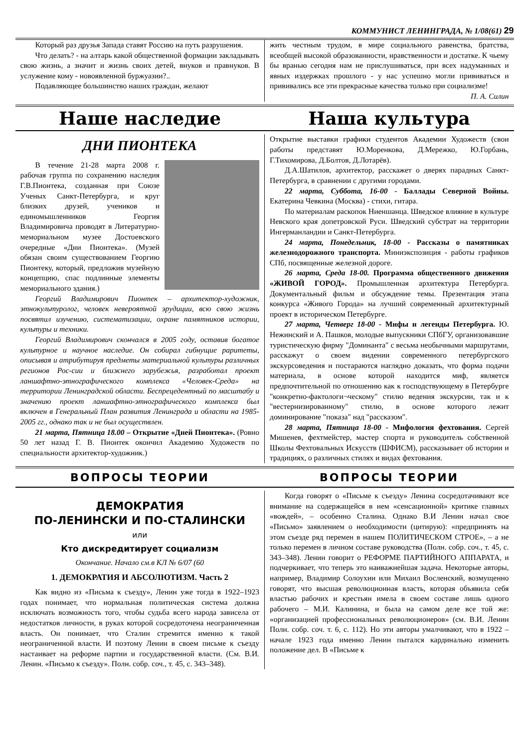КОММУНИСТ ЛЕНИНГРАДА, № 1/08(61) 29
Который раз друзья Запада ставят Россию на путь разрушения.
Что делать? - на алтарь какой общественной формации закладывать свою жизнь, а значит и жизнь своих детей, внуков и правнуков. В услужение кому - новоявленной буржуазии?..
Подавляющее большинство наших граждан, желают
жить честным трудом, в мире социального равенства, братства, всеобщей высокой образованности, нравственности и достатке. К чьему бы вранью сегодня нам не прислушиваться, при всех надуманных и явных издержках прошлого - у нас успешно могли прививаться и прививались все эти прекрасные качества только при социализме!
П. А. Силин
Наше наследие Наша культура
ДНИ ПИОНТЕКА
В течение 21-28 марта 2008 г. рабочая группа по сохранению наследия Г.В.Пионтека, созданная при Союзе Ученых Санкт-Петербурга, и круг близких друзей, учеников и единомышленников Георгия Владимировича проводят в Литературно-мемориальном музее Достоевского очередные «Дни Пионтека». (Музей обязан своим существованием Георгию Пионтеку, который, предложив музейную концепцию, спас подлинные элементы мемориального здания.)
Георгий Владимирович Пионтек – архитектор-художник, этнокультуролог, человек невероятной эрудиции, всю свою жизнь посвятил изучению, систематизации, охране памятников истории, культуры и техники.
Георгий Владимирович скончался в 2005 году, оставив богатое культурное и научное наследие. Он собирал гибнущие раритеты, описывая и атрибутируя предметы материальной культуры различных регионов Рос-сии и ближнего зарубежья, разработал проект ланшафтно-этнографического комплекса «Человек-Среда» на территории Ленинградской области. Беспрецедентный по масштабу и значению проект ланшафтно-этнографического комплекса был включен в Генеральный План развития Ленинграда и области на 1985-2005 гг., однако так и не был осуществлен.
21 марта, Пятница 18.00 – Открытие «Дней Пионтека». (Ровно 50 лет назад Г. В. Пионтек окончил Академию Художеств по специальности архитектор-художник.)
Открытие выставки графики студентов Академии Художеств (свои работы представят Ю.Моренкова, Д.Мережко, Ю.Горбань, Г.Тихомирова, Д.Болтов, Д.Лотарёв).
Д.А.Шатилов, архитектор, расскажет о дверях парадных Санкт-Петербурга, в сравнении с другими городами.
22 марта, Суббота, 16-00 - Баллады Северной Войны. Екатерина Чевкина (Москва) - стихи, гитара.
По материалам раскопок Ниеншанца. Шведское влияние в культуре Невского края допетровской Руси. Шведский субстрат на территории Ингерманландии и Санкт-Петербурга.
24 марта, Понедельник, 18-00 - Рассказы о памятниках железнодорожного транспорта. Миниэкспозиция - работы графиков СПб, посвященные железной дороге.
26 марта, Среда 18-00. Программа общественного движения «ЖИВОЙ ГОРОД». Промышленная архитектура Петербурга. Документальный фильм и обсуждение темы. Презентация этапа конкурса «Живого Города» на лучший современный архитектурный проект в историческом Петербурге.
27 марта, Четверг 18-00 - Мифы и легенды Петербурга. Ю. Нежинский и А. Пашков, молодые выпускники СПбГУ, организовавшие туристическую фирму "Доминанта" с весьма необычными маршрутами, расскажут о своем видении современного петербургского экскурсоведения и постараются наглядно доказать, что форма подачи материала, в основе которой находится миф, является предпочтительной по отношению как к господствующему в Петербурге "конкретно-фактологи¬ческому" стилю ведения экскурсии, так и к "вестернизированному" стилю, в основе которого лежит доминирование "показа" над "рассказом".
28 марта, Пятница 18-00 - Мифология фехтования. Сергей Мишенев, фехтмейстер, мастер спорта и руководитель собственной Школы Фехтовальных Искусств (ШФИСМ), рассказывает об истории и традициях, о различных стилях и видах фехтования.
ВОПРОСЫ ТЕОРИИ ВОПРОСЫ ТЕОРИИ
ДЕМОКРАТИЯ
ПО-ЛЕНИНСКИ И ПО-СТАЛИНСКИ
или
Кто дискредитирует социализм
Окончание. Начало см.в КЛ № 6/07 (60
1. ДЕМОКРАТИЯ И АБСОЛЮТИЗМ. Часть 2
Как видно из «Письма к съезду», Ленин уже тогда в 1922–1923 годах понимает, что нормальная политическая система должна исключать возможность того, чтобы судьба всего народа зависела от недостатков личности, в руках которой сосредоточена неограниченная власть. Он понимает, что Сталин стремится именно к такой неограниченной власти. И поэтому Ленин в своем письме к съезду настаивает на реформе партии и государственной власти. (См. В.И. Ленин. «Письмо к съезду». Полн. собр. соч., т. 45, с. 343–348).
Когда говорят о «Письме к съезду» Ленина сосредотачивают все внимание на содержащейся в нем «сенсационной» критике главных «вождей», – особенно Сталина. Однако В.И Ленин начал свое «Письмо» заявлением о необходимости (цитирую): «предпринять на этом съезде ряд перемен в нашем ПОЛИТИЧЕСКОМ СТРОЕ», – а не только перемен в личном составе руководства (Полн. собр. соч., т. 45, с. 343–348). Ленин говорит о РЕФОРМЕ ПАРТИЙНОГО АППАРАТА, и подчеркивает, что теперь это наиважнейшая задача. Некоторые авторы, например, Владимир Солоухин или Михаил Восленский, возмущенно говорят, что высшая революционная власть, которая объявила себя властью рабочих и крестьян имела в своем составе лишь одного рабочего – М.И. Калинина, и была на самом деле все той же: «организацией профессиональных революционеров» (см. В.И. Ленин Полн. собр. соч. т. 6, с. 112). Но эти авторы умалчивают, что в 1922 – начале 1923 года именно Ленин пытался кардинально изменить положение дел. В «Письме к